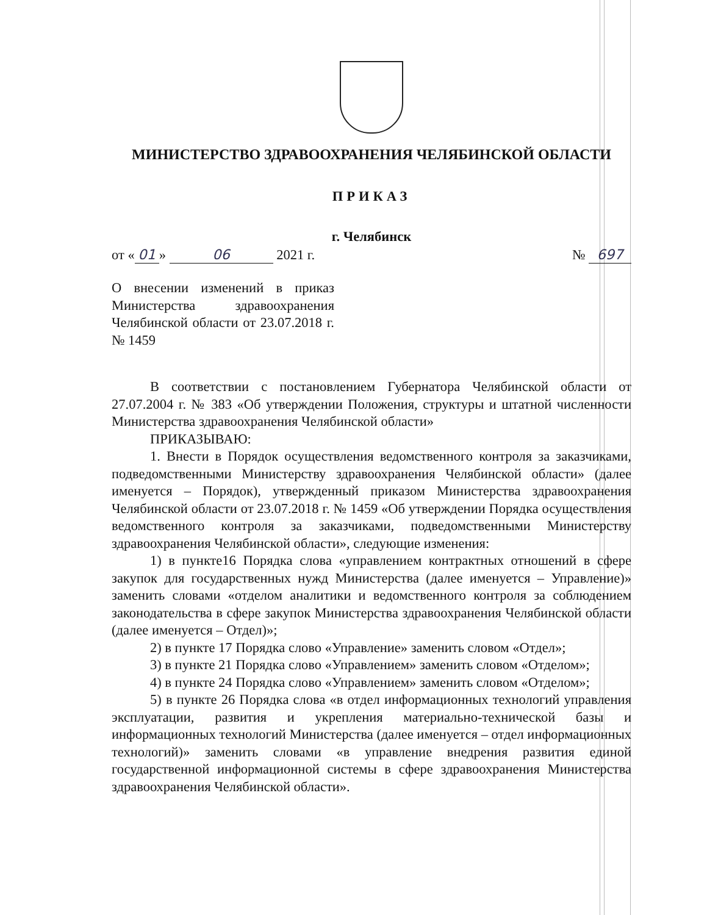МИНИСТЕРСТВО ЗДРАВООХРАНЕНИЯ ЧЕЛЯБИНСКОЙ ОБЛАСТИ
ПРИКАЗ
г. Челябинск
от « 01 » 06 2021 г. № 697
О внесении изменений в приказ Министерства здравоохранения Челябинской области от 23.07.2018 г. № 1459
В соответствии с постановлением Губернатора Челябинской области от 27.07.2004 г. № 383 «Об утверждении Положения, структуры и штатной численности Министерства здравоохранения Челябинской области»
ПРИКАЗЫВАЮ:
1. Внести в Порядок осуществления ведомственного контроля за заказчиками, подведомственными Министерству здравоохранения Челябинской области» (далее именуется – Порядок), утвержденный приказом Министерства здравоохранения Челябинской области от 23.07.2018 г. № 1459 «Об утверждении Порядка осуществления ведомственного контроля за заказчиками, подведомственными Министерству здравоохранения Челябинской области», следующие изменения:
1) в пункте16 Порядка слова «управлением контрактных отношений в сфере закупок для государственных нужд Министерства (далее именуется – Управление)» заменить словами «отделом аналитики и ведомственного контроля за соблюдением законодательства в сфере закупок Министерства здравоохранения Челябинской области (далее именуется – Отдел)»;
2) в пункте 17 Порядка слово «Управление» заменить словом «Отдел»;
3) в пункте 21 Порядка слово «Управлением» заменить словом «Отделом»;
4) в пункте 24 Порядка слово «Управлением» заменить словом «Отделом»;
5) в пункте 26 Порядка слова «в отдел информационных технологий управления эксплуатации, развития и укрепления материально-технической базы и информационных технологий Министерства (далее именуется – отдел информационных технологий)» заменить словами «в управление внедрения развития единой государственной информационной системы в сфере здравоохранения Министерства здравоохранения Челябинской области».